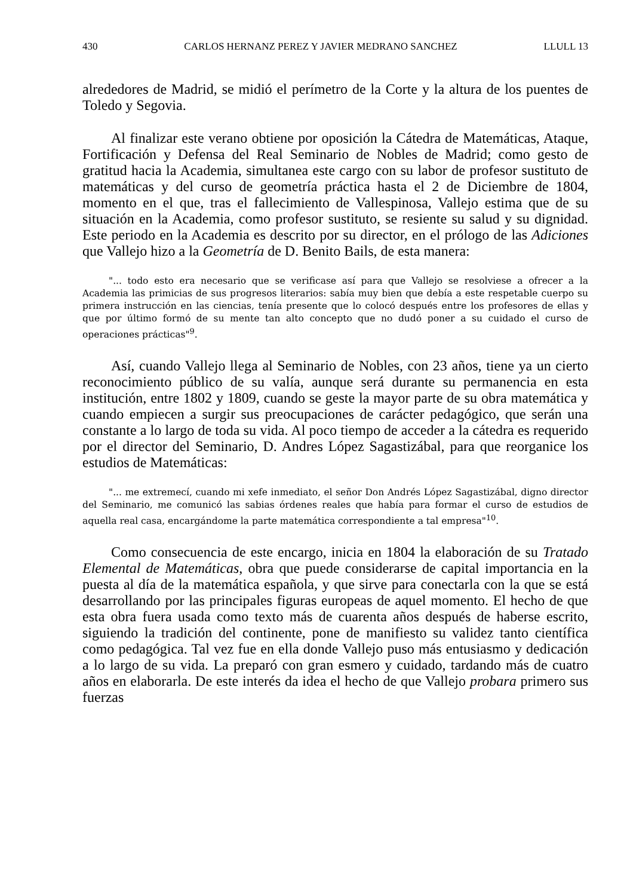430 CARLOS HERNANZ PEREZ Y JAVIER MEDRANO SANCHEZ LLULL 13
alrededores de Madrid, se midió el perímetro de la Corte y la altura de los puentes de Toledo y Segovia.
Al finalizar este verano obtiene por oposición la Cátedra de Matemáticas, Ataque, Fortificación y Defensa del Real Seminario de Nobles de Madrid; como gesto de gratitud hacia la Academia, simultanea este cargo con su labor de profesor sustituto de matemáticas y del curso de geometría práctica hasta el 2 de Diciembre de 1804, momento en el que, tras el fallecimiento de Vallespinosa, Vallejo estima que de su situación en la Academia, como profesor sustituto, se resiente su salud y su dignidad. Este periodo en la Academia es descrito por su director, en el prólogo de las Adiciones que Vallejo hizo a la Geometría de D. Benito Bails, de esta manera:
"... todo esto era necesario que se verificase así para que Vallejo se resolviese a ofrecer a la Academia las primicias de sus progresos literarios: sabía muy bien que debía a este respetable cuerpo su primera instrucción en las ciencias, tenía presente que lo colocó después entre los profesores de ellas y que por último formó de su mente tan alto concepto que no dudó poner a su cuidado el curso de operaciones prácticas"<sup>9</sup>.
Así, cuando Vallejo llega al Seminario de Nobles, con 23 años, tiene ya un cierto reconocimiento público de su valía, aunque será durante su permanencia en esta institución, entre 1802 y 1809, cuando se geste la mayor parte de su obra matemática y cuando empiecen a surgir sus preocupaciones de carácter pedagógico, que serán una constante a lo largo de toda su vida. Al poco tiempo de acceder a la cátedra es requerido por el director del Seminario, D. Andres López Sagastizábal, para que reorganice los estudios de Matemáticas:
"... me extremecí, cuando mi xefe inmediato, el señor Don Andrés López Sagastizábal, digno director del Seminario, me comunicó las sabias órdenes reales que había para formar el curso de estudios de aquella real casa, encargándome la parte matemática correspondiente a tal empresa"<sup>10</sup>.
Como consecuencia de este encargo, inicia en 1804 la elaboración de su Tratado Elemental de Matemáticas, obra que puede considerarse de capital importancia en la puesta al día de la matemática española, y que sirve para conectarla con la que se está desarrollando por las principales figuras europeas de aquel momento. El hecho de que esta obra fuera usada como texto más de cuarenta años después de haberse escrito, siguiendo la tradición del continente, pone de manifiesto su validez tanto científica como pedagógica. Tal vez fue en ella donde Vallejo puso más entusiasmo y dedicación a lo largo de su vida. La preparó con gran esmero y cuidado, tardando más de cuatro años en elaborarla. De este interés da idea el hecho de que Vallejo probara primero sus fuerzas